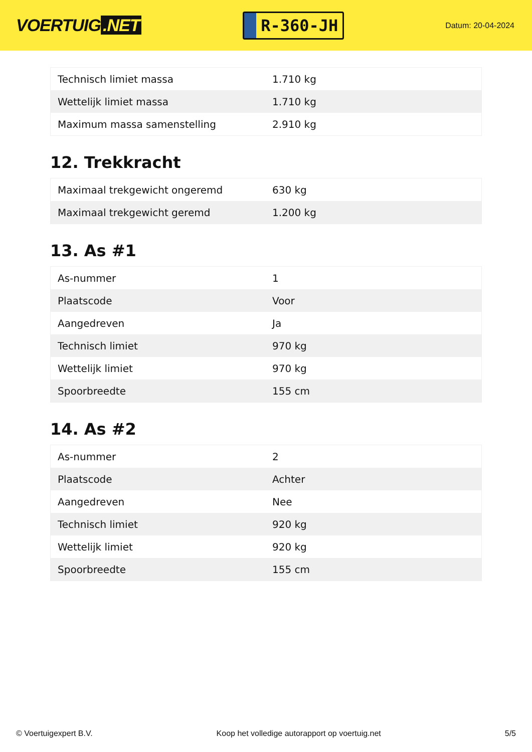VOERTUIG.NET
R-360-JH
Datum: 20-04-2024
| Technisch limiet massa | 1.710 kg |
| Wettelijk limiet massa | 1.710 kg |
| Maximum massa samenstelling | 2.910 kg |
12. Trekkracht
| Maximaal trekgewicht ongeremd | 630 kg |
| Maximaal trekgewicht geremd | 1.200 kg |
13. As #1
| As-nummer | 1 |
| Plaatscode | Voor |
| Aangedreven | Ja |
| Technisch limiet | 970 kg |
| Wettelijk limiet | 970 kg |
| Spoorbreedte | 155 cm |
14. As #2
| As-nummer | 2 |
| Plaatscode | Achter |
| Aangedreven | Nee |
| Technisch limiet | 920 kg |
| Wettelijk limiet | 920 kg |
| Spoorbreedte | 155 cm |
© Voertuigexpert B.V. Koop het volledige autorapport op voertuig.net 5/5